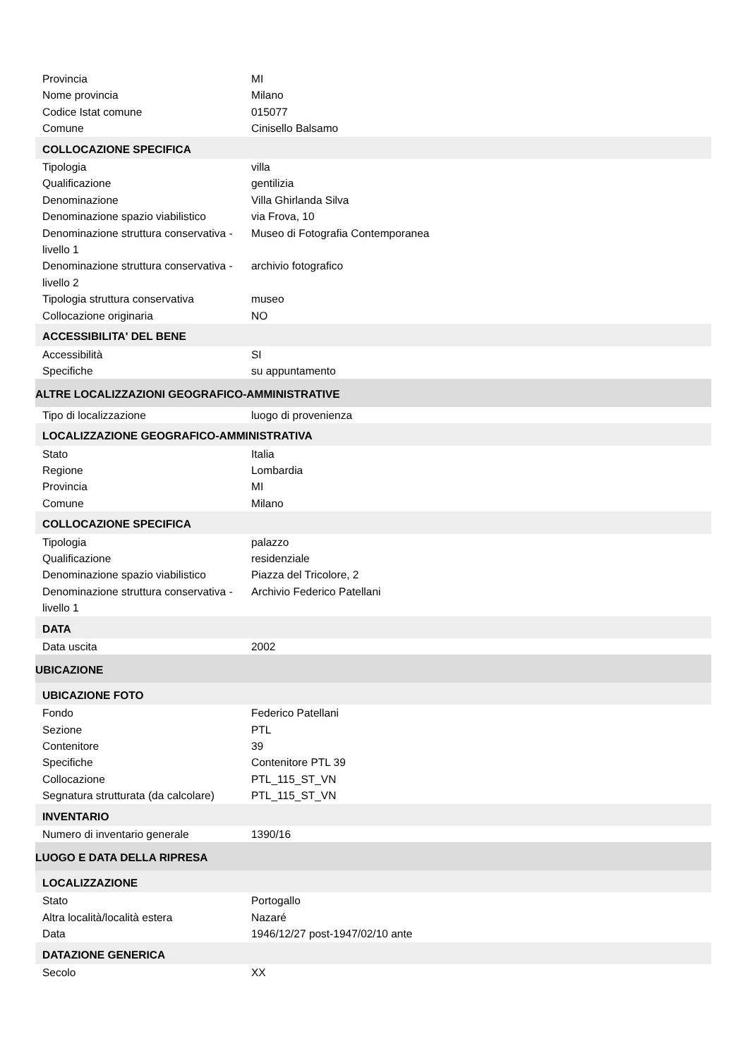| Provincia | MI |
| Nome provincia | Milano |
| Codice Istat comune | 015077 |
| Comune | Cinisello Balsamo |
| COLLOCAZIONE SPECIFICA | |
| Tipologia | villa |
| Qualificazione | gentilizia |
| Denominazione | Villa Ghirlanda Silva |
| Denominazione spazio viabilistico | via Frova, 10 |
| Denominazione struttura conservativa - livello 1 | Museo di Fotografia Contemporanea |
| Denominazione struttura conservativa - livello 2 | archivio fotografico |
| Tipologia struttura conservativa | museo |
| Collocazione originaria | NO |
| ACCESSIBILITA' DEL BENE | |
| Accessibilità | SI |
| Specifiche | su appuntamento |
| ALTRE LOCALIZZAZIONI GEOGRAFICO-AMMINISTRATIVE | |
| Tipo di localizzazione | luogo di provenienza |
| LOCALIZZAZIONE GEOGRAFICO-AMMINISTRATIVA | |
| Stato | Italia |
| Regione | Lombardia |
| Provincia | MI |
| Comune | Milano |
| COLLOCAZIONE SPECIFICA | |
| Tipologia | palazzo |
| Qualificazione | residenziale |
| Denominazione spazio viabilistico | Piazza del Tricolore, 2 |
| Denominazione struttura conservativa - livello 1 | Archivio Federico Patellani |
| DATA | |
| Data uscita | 2002 |
| UBICAZIONE | |
| UBICAZIONE FOTO | |
| Fondo | Federico Patellani |
| Sezione | PTL |
| Contenitore | 39 |
| Specifiche | Contenitore PTL 39 |
| Collocazione | PTL_115_ST_VN |
| Segnatura strutturata (da calcolare) | PTL_115_ST_VN |
| INVENTARIO | |
| Numero di inventario generale | 1390/16 |
| LUOGO E DATA DELLA RIPRESA | |
| LOCALIZZAZIONE | |
| Stato | Portogallo |
| Altra località/località estera | Nazaré |
| Data | 1946/12/27 post-1947/02/10 ante |
| DATAZIONE GENERICA | |
| Secolo | XX |